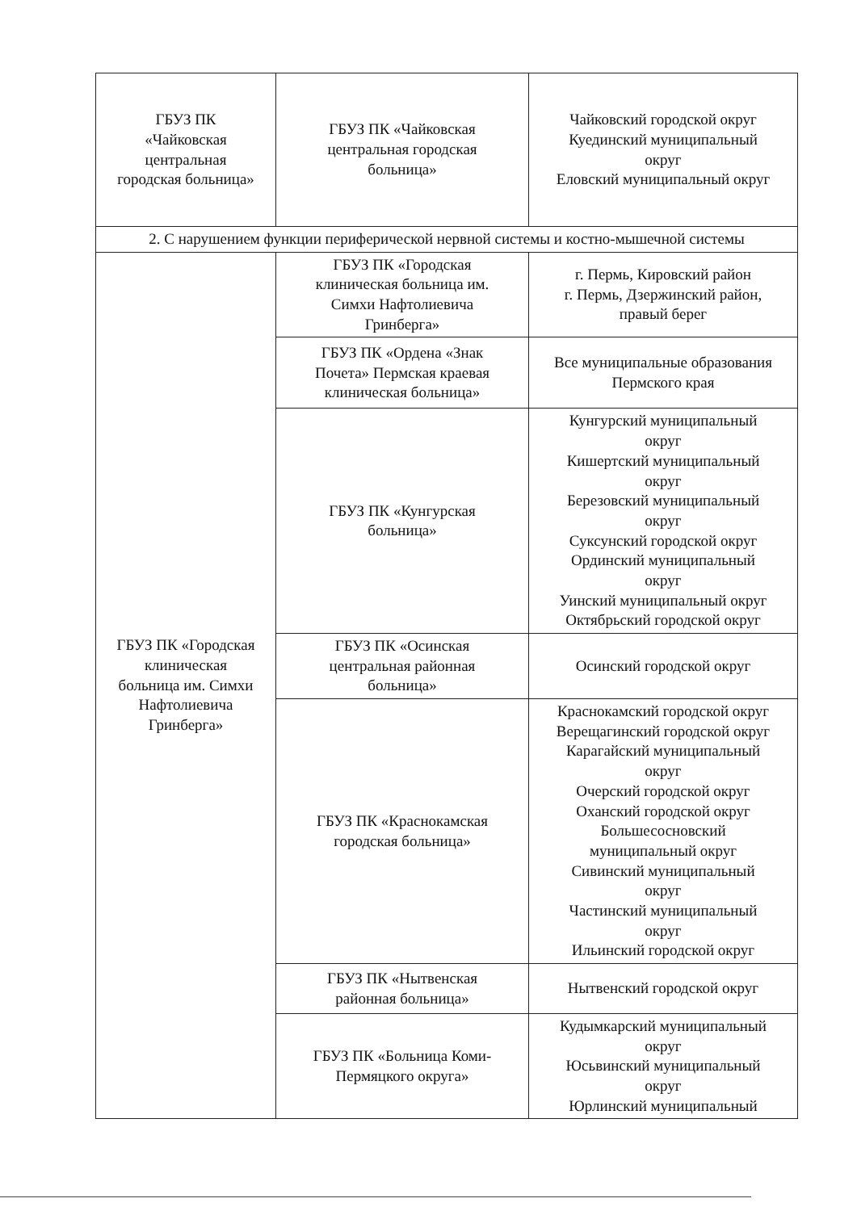| ГБУЗ ПК «Чайковская центральная городская больница» | ГБУЗ ПК «Чайковская центральная городская больница» | Чайковский городской округ Куединский муниципальный округ Еловский муниципальный округ |
| 2. С нарушением функции периферической нервной системы и костно-мышечной системы | | |
| ГБУЗ ПК «Городская клиническая больница им. Симхи Нафтолиевича Гринберга» | ГБУЗ ПК «Городская клиническая больница им. Симхи Нафтолиевича Гринберга» | г. Пермь, Кировский район г. Пермь, Дзержинский район, правый берег |
| | ГБУЗ ПК «Ордена «Знак Почета» Пермская краевая клиническая больница» | Все муниципальные образования Пермского края |
| | ГБУЗ ПК «Кунгурская больница» | Кунгурский муниципальный округ Кишертский муниципальный округ Березовский муниципальный округ Суксунский городской округ Ординский муниципальный округ Уинский муниципальный округ Октябрьский городской округ |
| | ГБУЗ ПК «Осинская центральная районная больница» | Осинский городской округ |
| | ГБУЗ ПК «Краснокамская городская больница» | Краснокамский городской округ Верещагинский городской округ Карагайский муниципальный округ Очерский городской округ Оханский городской округ Большесосновский муниципальный округ Сивинский муниципальный округ Частинский муниципальный округ Ильинский городской округ |
| | ГБУЗ ПК «Нытвенская районная больница» | Нытвенский городской округ |
| | ГБУЗ ПК «Больница Коми- Пермяцкого округа» | Кудымкарский муниципальный округ Юсьвинский муниципальный округ Юрлинский муниципальный |